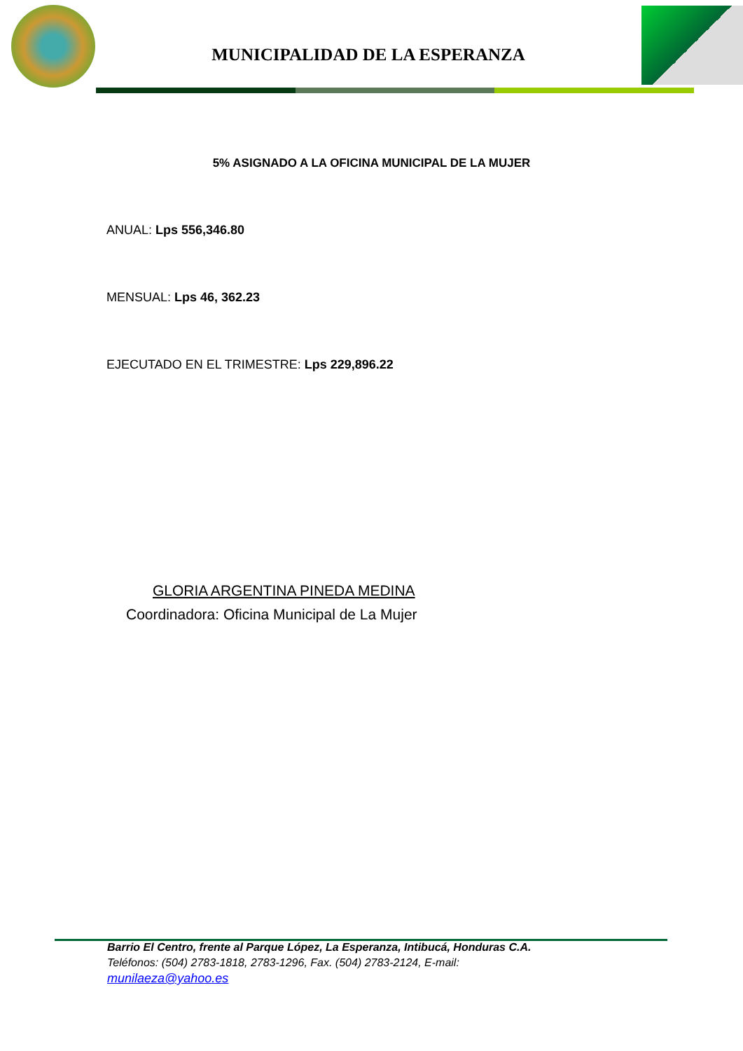MUNICIPALIDAD DE LA ESPERANZA
5% ASIGNADO A LA OFICINA MUNICIPAL DE LA MUJER
ANUAL: Lps 556,346.80
MENSUAL: Lps 46, 362.23
EJECUTADO EN EL TRIMESTRE: Lps 229,896.22
GLORIA ARGENTINA PINEDA MEDINA
Coordinadora: Oficina Municipal de La Mujer
Barrio El Centro, frente al Parque López, La Esperanza, Intibucá, Honduras C.A.
Teléfonos: (504) 2783-1818, 2783-1296, Fax. (504) 2783-2124, E-mail:
munilaeza@yahoo.es